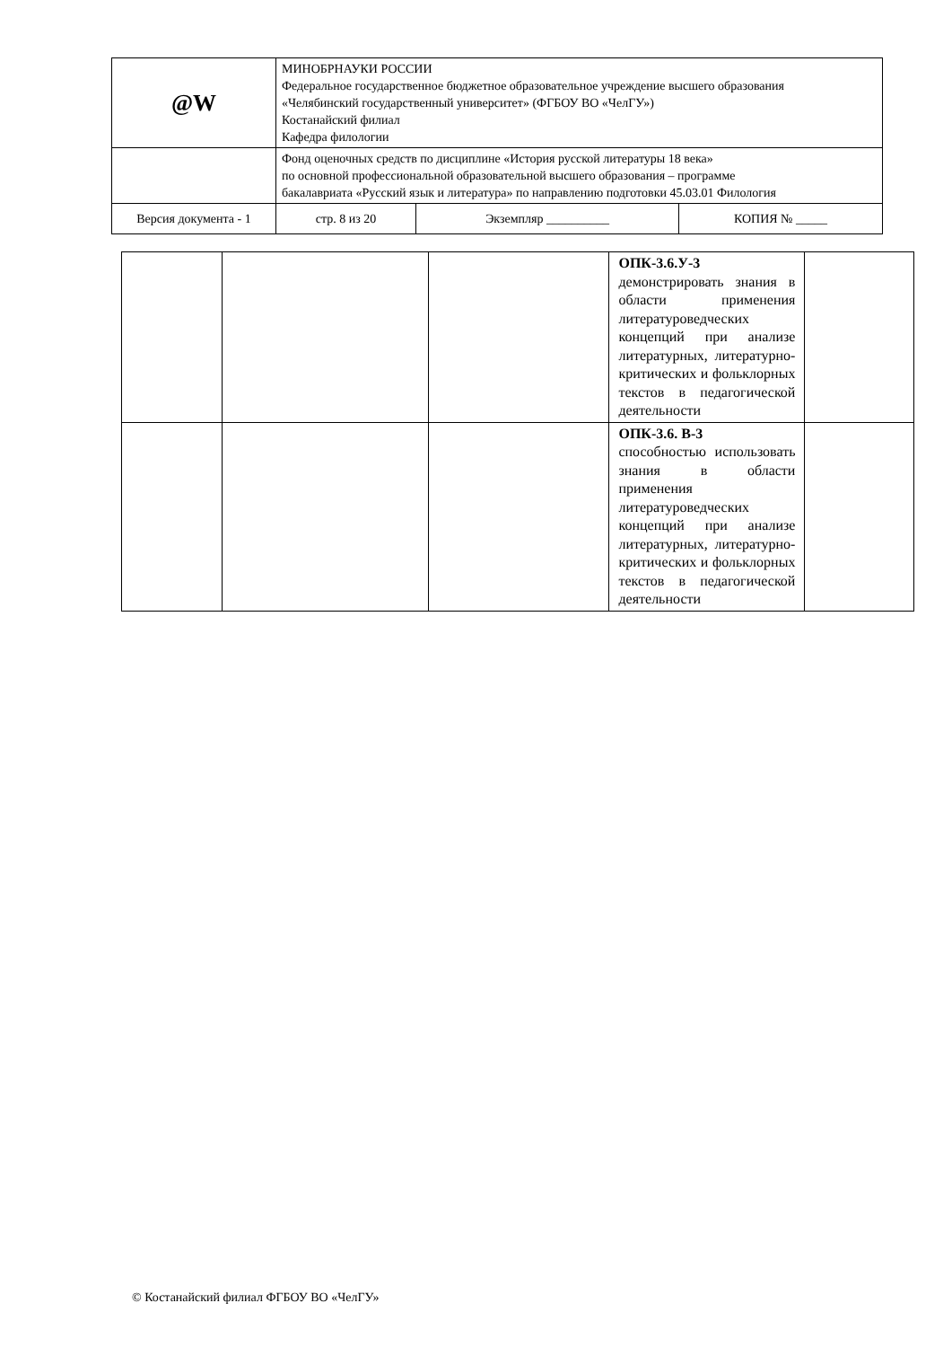| @W | МИНОБРНАУКИ РОССИИ Федеральное государственное бюджетное образовательное учреждение высшего образования «Челябинский государственный университет» (ФГБОУ ВО «ЧелГУ») Костанайский филиал Кафедра филологии | | | |
| | Фонд оценочных средств по дисциплине «История русской литературы 18 века» по основной профессиональной образовательной высшего образования – программе бакалавриата «Русский язык и литература» по направлению подготовки 45.03.01 Филология | | | |
| Версия документа - 1 | | стр. 8 из 20 | Экземпляр __________ | КОПИЯ № _____ |
| | | | ОПК-3.6.У-3 демонстрировать знания в области применения литературоведческих концепций при анализе литературных, литературно-критических и фольклорных текстов в педагогической деятельности | |
| | | | ОПК-3.6. В-3 способностью использовать знания в области применения литературоведческих концепций при анализе литературных, литературно-критических и фольклорных текстов в педагогической деятельности | |
© Костанайский филиал ФГБОУ ВО «ЧелГУ»